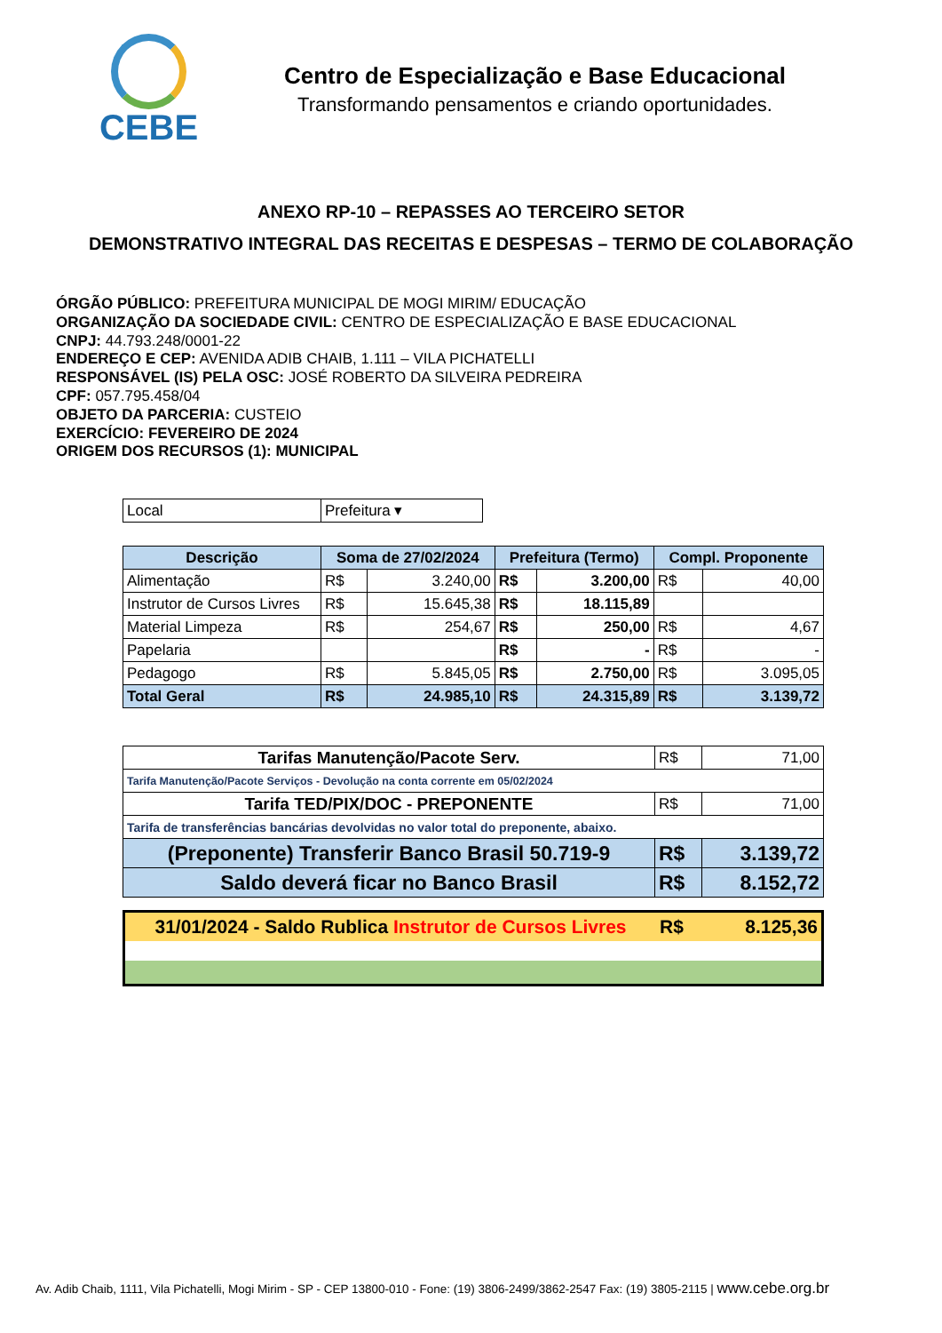CEBE
Centro de Especialização e Base Educacional
Transformando pensamentos e criando oportunidades.
ANEXO RP-10 – REPASSES AO TERCEIRO SETOR
DEMONSTRATIVO INTEGRAL DAS RECEITAS E DESPESAS – TERMO DE COLABORAÇÃO
ÓRGÃO PÚBLICO: PREFEITURA MUNICIPAL DE MOGI MIRIM/ EDUCAÇÃO
ORGANIZAÇÃO DA SOCIEDADE CIVIL: CENTRO DE ESPECIALIZAÇÃO E BASE EDUCACIONAL
CNPJ: 44.793.248/0001-22
ENDEREÇO E CEP: AVENIDA ADIB CHAIB, 1.111 – VILA PICHATELLI
RESPONSÁVEL (IS) PELA OSC: JOSÉ ROBERTO DA SILVEIRA PEDREIRA
CPF: 057.795.458/04
OBJETO DA PARCERIA: CUSTEIO
EXERCÍCIO: FEVEREIRO DE 2024
ORIGEM DOS RECURSOS (1): MUNICIPAL
| Local | Prefeitura ▾ |
| Descrição | Soma de 27/02/2024 | | Prefeitura (Termo) | | Compl. Proponente | |
| --- | --- | --- | --- | --- | --- | --- |
| Alimentação | R$ | 3.240,00 | R$ | 3.200,00 | R$ | 40,00 |
| Instrutor de Cursos Livres | R$ | 15.645,38 | R$ | 18.115,89 | | |
| Material Limpeza | R$ | 254,67 | R$ | 250,00 | R$ | 4,67 |
| Papelaria | | | R$ | - | R$ | - |
| Pedagogo | R$ | 5.845,05 | R$ | 2.750,00 | R$ | 3.095,05 |
| Total Geral | R$ | 24.985,10 | R$ | 24.315,89 | R$ | 3.139,72 |
| Tarifas Manutenção/Pacote Serv. | R$ | 71,00 |
| Tarifa Manutenção/Pacote Serviços - Devolução na conta corrente em 05/02/2024 | | |
| Tarifa TED/PIX/DOC - PREPONENTE | R$ | 71,00 |
| Tarifa de transferências bancárias devolvidas no valor total do preponente, abaixo. | | |
| (Preponente) Transferir Banco Brasil 50.719-9 | R$ | 3.139,72 |
| Saldo deverá ficar no Banco Brasil | R$ | 8.152,72 |
| 31/01/2024 - Saldo Rublica Instrutor de Cursos Livres | R$ | 8.125,36 |
Av. Adib Chaib, 1111, Vila Pichatelli, Mogi Mirim - SP - CEP 13800-010 - Fone: (19) 3806-2499/3862-2547 Fax: (19) 3805-2115 | www.cebe.org.br